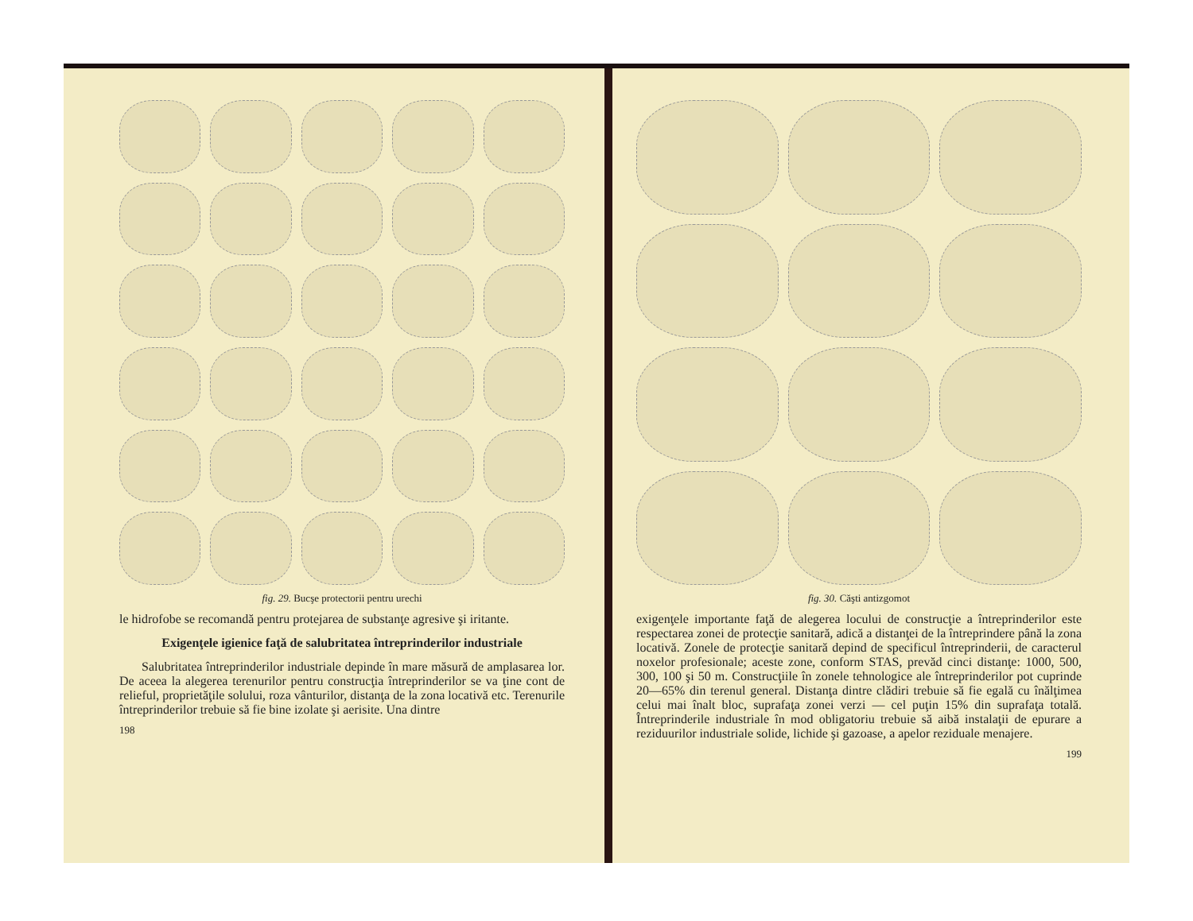fig. 29. Bucşe protectorii pentru urechi
le hidrofobe se recomandă pentru protejarea de substanţe agresive şi iritante.
Exigenţele igienice faţă de salubritatea întreprinderilor industriale
Salubritatea întreprinderilor industriale depinde în mare măsură de amplasarea lor. De aceea la alegerea terenurilor pentru construcţia întreprinderilor se va ţine cont de relieful, proprietăţile solului, roza vânturilor, distanţa de la zona locativă etc. Terenurile întreprinderilor trebuie să fie bine izolate şi aerisite. Una dintre
198
fig. 30. Căşti antizgomot
exigenţele importante faţă de alegerea locului de construcţie a întreprinderilor este respectarea zonei de protecţie sanitară, adică a distanţei de la întreprindere până la zona locativă. Zonele de protecţie sanitară depind de specificul întreprinderii, de caracterul noxelor profesionale; aceste zone, conform STAS, prevăd cinci distanţe: 1000, 500, 300, 100 şi 50 m. Construcţiile în zonele tehnologice ale întreprinderilor pot cuprinde 20—65% din terenul general. Distanţa dintre clădiri trebuie să fie egală cu înălţimea celui mai înalt bloc, suprafaţa zonei verzi — cel puţin 15% din suprafaţa totală. Întreprinderile industriale în mod obligatoriu trebuie să aibă instalaţii de epurare a reziduurilor industriale solide, lichide şi gazoase, a apelor reziduale menajere.
199